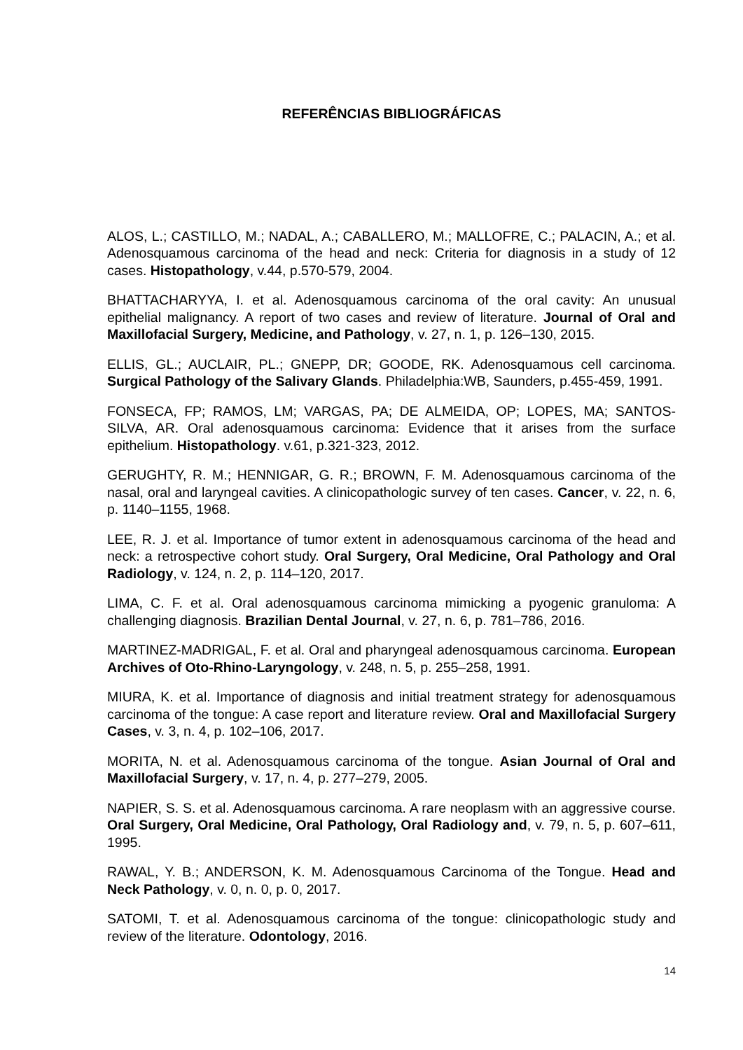REFERÊNCIAS BIBLIOGRÁFICAS
ALOS, L.; CASTILLO, M.; NADAL, A.; CABALLERO, M.; MALLOFRE, C.; PALACIN, A.; et al. Adenosquamous carcinoma of the head and neck: Criteria for diagnosis in a study of 12 cases. Histopathology, v.44, p.570-579, 2004.
BHATTACHARYYA, I. et al. Adenosquamous carcinoma of the oral cavity: An unusual epithelial malignancy. A report of two cases and review of literature. Journal of Oral and Maxillofacial Surgery, Medicine, and Pathology, v. 27, n. 1, p. 126–130, 2015.
ELLIS, GL.; AUCLAIR, PL.; GNEPP, DR; GOODE, RK. Adenosquamous cell carcinoma. Surgical Pathology of the Salivary Glands. Philadelphia:WB, Saunders, p.455-459, 1991.
FONSECA, FP; RAMOS, LM; VARGAS, PA; DE ALMEIDA, OP; LOPES, MA; SANTOS-SILVA, AR. Oral adenosquamous carcinoma: Evidence that it arises from the surface epithelium. Histopathology. v.61, p.321-323, 2012.
GERUGHTY, R. M.; HENNIGAR, G. R.; BROWN, F. M. Adenosquamous carcinoma of the nasal, oral and laryngeal cavities. A clinicopathologic survey of ten cases. Cancer, v. 22, n. 6, p. 1140–1155, 1968.
LEE, R. J. et al. Importance of tumor extent in adenosquamous carcinoma of the head and neck: a retrospective cohort study. Oral Surgery, Oral Medicine, Oral Pathology and Oral Radiology, v. 124, n. 2, p. 114–120, 2017.
LIMA, C. F. et al. Oral adenosquamous carcinoma mimicking a pyogenic granuloma: A challenging diagnosis. Brazilian Dental Journal, v. 27, n. 6, p. 781–786, 2016.
MARTINEZ-MADRIGAL, F. et al. Oral and pharyngeal adenosquamous carcinoma. European Archives of Oto-Rhino-Laryngology, v. 248, n. 5, p. 255–258, 1991.
MIURA, K. et al. Importance of diagnosis and initial treatment strategy for adenosquamous carcinoma of the tongue: A case report and literature review. Oral and Maxillofacial Surgery Cases, v. 3, n. 4, p. 102–106, 2017.
MORITA, N. et al. Adenosquamous carcinoma of the tongue. Asian Journal of Oral and Maxillofacial Surgery, v. 17, n. 4, p. 277–279, 2005.
NAPIER, S. S. et al. Adenosquamous carcinoma. A rare neoplasm with an aggressive course. Oral Surgery, Oral Medicine, Oral Pathology, Oral Radiology and, v. 79, n. 5, p. 607–611, 1995.
RAWAL, Y. B.; ANDERSON, K. M. Adenosquamous Carcinoma of the Tongue. Head and Neck Pathology, v. 0, n. 0, p. 0, 2017.
SATOMI, T. et al. Adenosquamous carcinoma of the tongue: clinicopathologic study and review of the literature. Odontology, 2016.
14